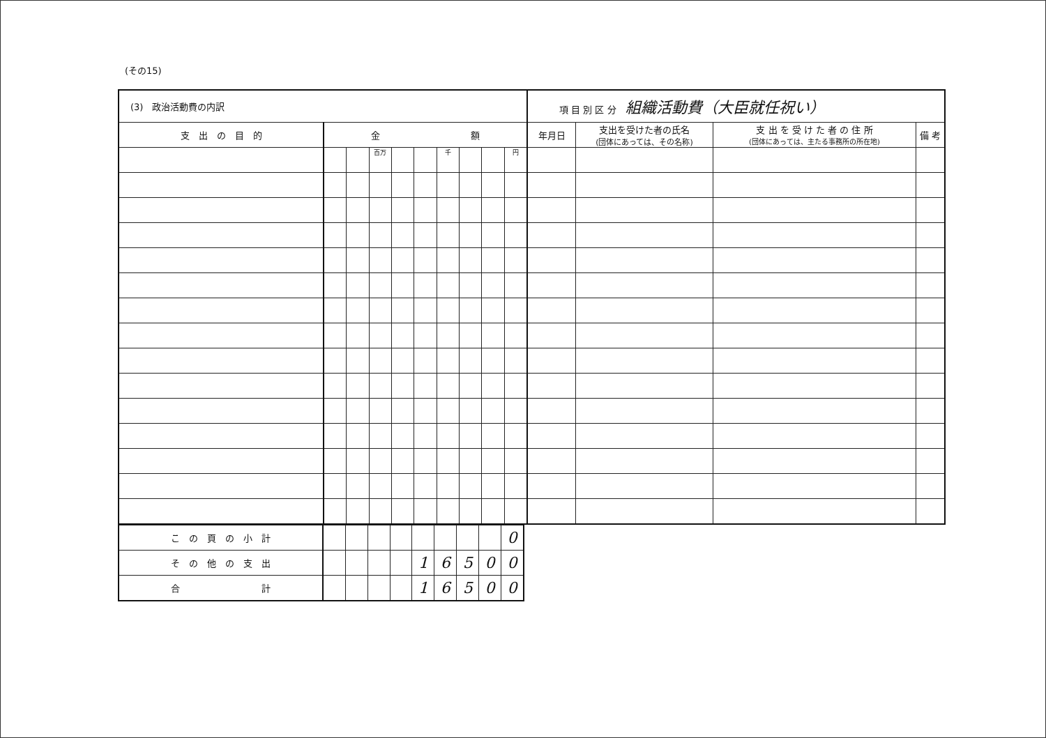(その15)
| (3) 政治活動費の内訳 | | | | | | | | | | 項 目 別 区 分 組織活動費（大臣就任祝い） | | | |
| 支 出 の 目 的 | 金 額 | | | | | | | | | 年月日 | 支出を受けた者の氏名 (団体にあっては、その名称) | 支 出 を 受 け た 者 の 住 所 (団体にあっては、主たる事務所の所在地) | 備 考 |
| | | | 百万 | | | 千 | | | 円 | | | | |
| こ の 頁 の 小 計 | | | | | | | | | 0 |
| そ の 他 の 支 出 | | | | | 1 | 6 | 5 | 0 | 0 |
| 合 計 | | | | | 1 | 6 | 5 | 0 | 0 |